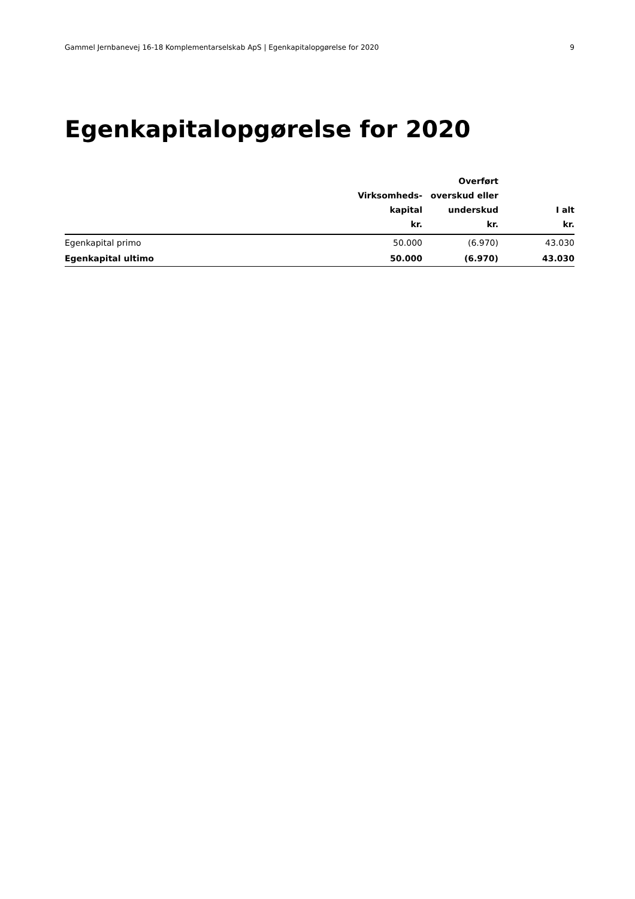Gammel Jernbanevej 16-18 Komplementarselskab ApS | Egenkapitalopgørelse for 2020 9
Egenkapitalopgørelse for 2020
| | Virksomheds- kapital kr. | Overført overskud eller underskud kr. | I alt kr. |
| --- | --- | --- | --- |
| Egenkapital primo | 50.000 | (6.970) | 43.030 |
| Egenkapital ultimo | 50.000 | (6.970) | 43.030 |